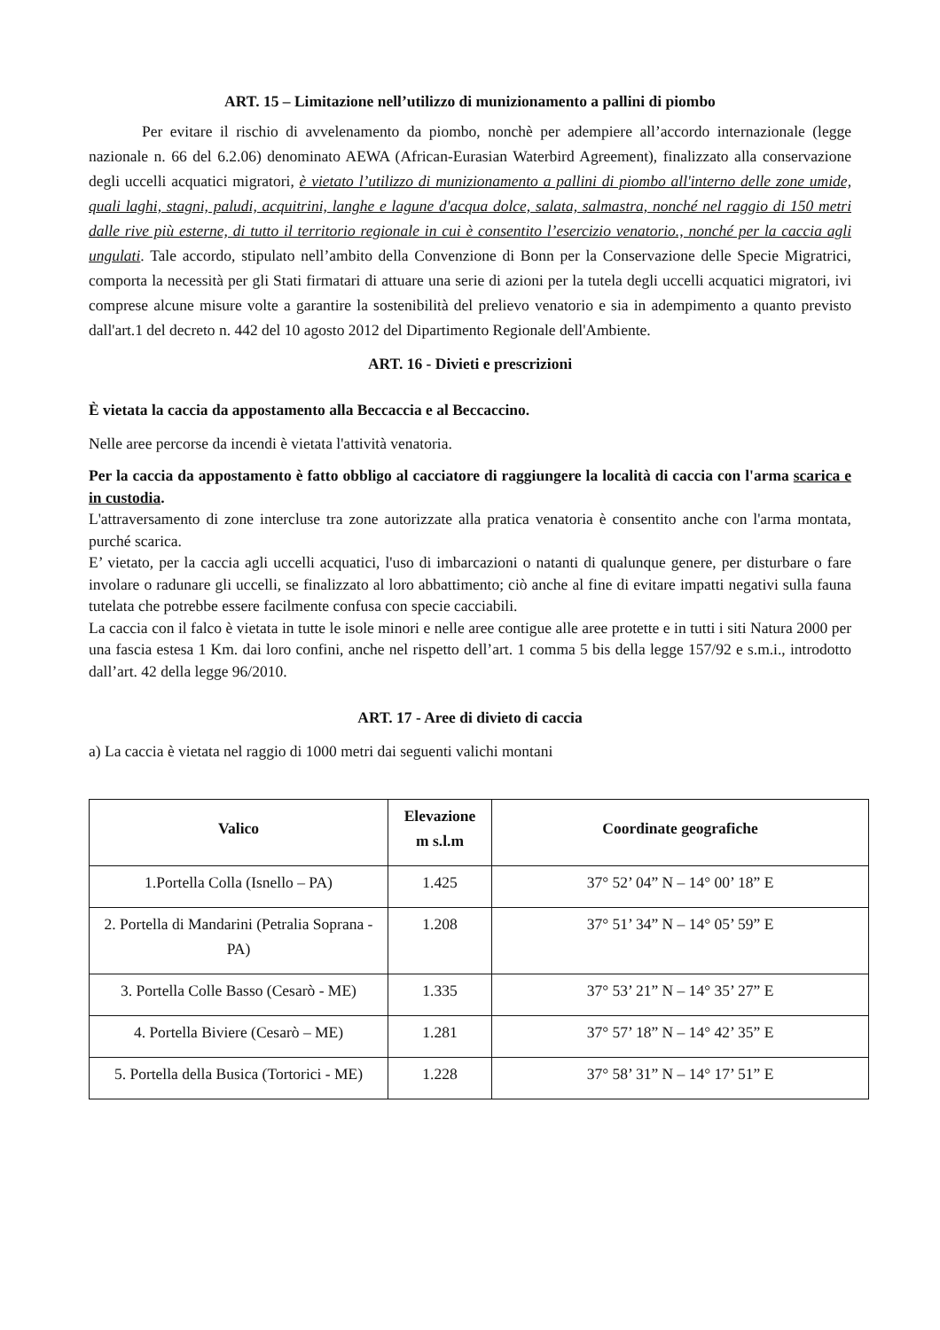ART. 15 – Limitazione nell’utilizzo di munizionamento a pallini di piombo
Per evitare il rischio di avvelenamento da piombo, nonchè per adempiere all’accordo internazionale (legge nazionale n. 66 del 6.2.06) denominato AEWA (African-Eurasian Waterbird Agreement), finalizzato alla conservazione degli uccelli acquatici migratori, è vietato l’utilizzo di munizionamento a pallini di piombo all'interno delle zone umide, quali laghi, stagni, paludi, acquitrini, langhe e lagune d'acqua dolce, salata, salmastra, nonché nel raggio di 150 metri dalle rive più esterne, di tutto il territorio regionale in cui è consentito l’esercizio venatorio., nonché per la caccia agli ungulati. Tale accordo, stipulato nell’ambito della Convenzione di Bonn per la Conservazione delle Specie Migratrici, comporta la necessità per gli Stati firmatari di attuare una serie di azioni per la tutela degli uccelli acquatici migratori, ivi comprese alcune misure volte a garantire la sostenibilità del prelievo venatorio e sia in adempimento a quanto previsto dall'art.1 del decreto n. 442 del 10 agosto 2012 del Dipartimento Regionale dell'Ambiente.
ART. 16 - Divieti e prescrizioni
È vietata la caccia da appostamento alla Beccaccia e al Beccaccino.
Nelle aree percorse da incendi è vietata l'attività venatoria.
Per la caccia da appostamento è fatto obbligo al cacciatore di raggiungere la località di caccia con l'arma scarica e in custodia.
L'attraversamento di zone intercluse tra zone autorizzate alla pratica venatoria è consentito anche con l'arma montata, purché scarica.
E’ vietato, per la caccia agli uccelli acquatici, l'uso di imbarcazioni o natanti di qualunque genere, per disturbare o fare involare o radunare gli uccelli, se finalizzato al loro abbattimento; ciò anche al fine di evitare impatti negativi sulla fauna tutelata che potrebbe essere facilmente confusa con specie cacciabili.
La caccia con il falco è vietata in tutte le isole minori e nelle aree contigue alle aree protette e in tutti i siti Natura 2000 per una fascia estesa 1 Km. dai loro confini, anche nel rispetto dell’art. 1 comma 5 bis della legge 157/92 e s.m.i., introdotto dall’art. 42 della legge 96/2010.
ART. 17 - Aree di divieto di caccia
a) La caccia è vietata nel raggio di 1000 metri dai seguenti valichi montani
| Valico | Elevazione m s.l.m | Coordinate geografiche |
| --- | --- | --- |
| 1.Portella Colla (Isnello – PA) | 1.425 | 37° 52’ 04” N – 14° 00’ 18” E |
| 2. Portella di Mandarini (Petralia Soprana - PA) | 1.208 | 37° 51’ 34” N – 14° 05’ 59” E |
| 3. Portella Colle Basso (Cesarò - ME) | 1.335 | 37° 53’ 21” N – 14° 35’ 27” E |
| 4. Portella Biviere (Cesarò – ME) | 1.281 | 37° 57’ 18” N – 14° 42’ 35” E |
| 5. Portella della Busica (Tortorici - ME) | 1.228 | 37° 58’ 31” N – 14° 17’ 51” E |